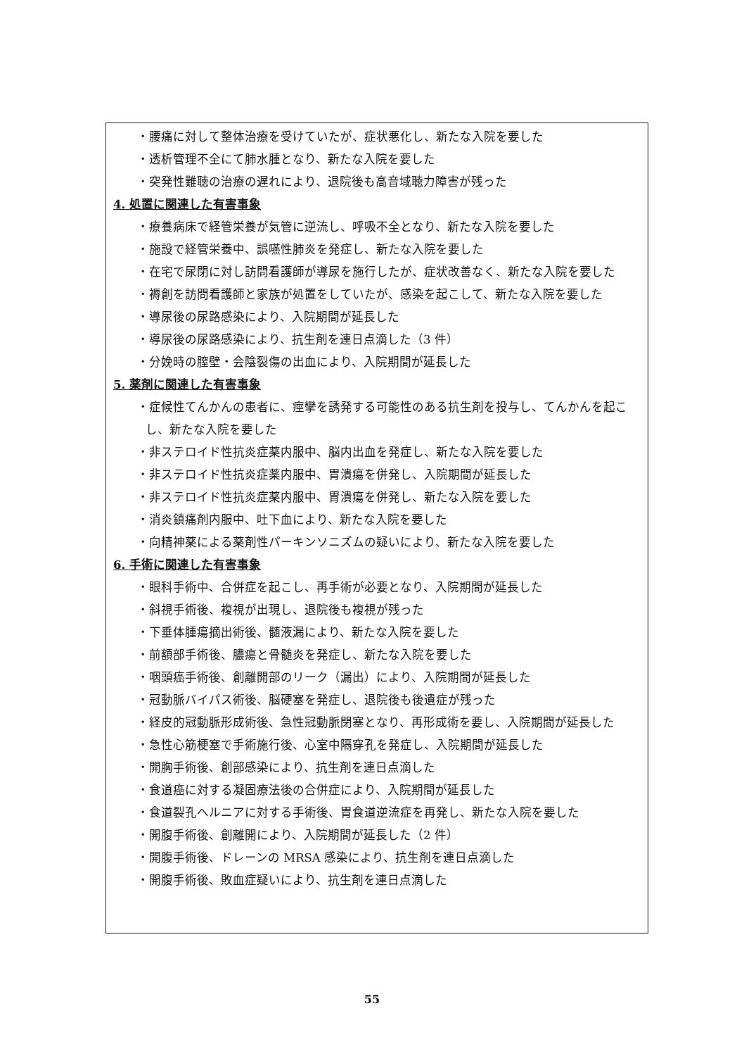・腰痛に対して整体治療を受けていたが、症状悪化し、新たな入院を要した
・透析管理不全にて肺水腫となり、新たな入院を要した
・突発性難聴の治療の遅れにより、退院後も高音域聴力障害が残った
4. 処置に関連した有害事象
・療養病床で経管栄養が気管に逆流し、呼吸不全となり、新たな入院を要した
・施設で経管栄養中、誤嚥性肺炎を発症し、新たな入院を要した
・在宅で尿閉に対し訪問看護師が導尿を施行したが、症状改善なく、新たな入院を要した
・褥創を訪問看護師と家族が処置をしていたが、感染を起こして、新たな入院を要した
・導尿後の尿路感染により、入院期間が延長した
・導尿後の尿路感染により、抗生剤を連日点滴した（3 件）
・分娩時の膣壁・会陰裂傷の出血により、入院期間が延長した
5. 薬剤に関連した有害事象
・症候性てんかんの患者に、痙攣を誘発する可能性のある抗生剤を投与し、てんかんを起こし、新たな入院を要した
・非ステロイド性抗炎症薬内服中、脳内出血を発症し、新たな入院を要した
・非ステロイド性抗炎症薬内服中、胃潰瘍を併発し、入院期間が延長した
・非ステロイド性抗炎症薬内服中、胃潰瘍を併発し、新たな入院を要した
・消炎鎮痛剤内服中、吐下血により、新たな入院を要した
・向精神薬による薬剤性パーキンソニズムの疑いにより、新たな入院を要した
6. 手術に関連した有害事象
・眼科手術中、合併症を起こし、再手術が必要となり、入院期間が延長した
・斜視手術後、複視が出現し、退院後も複視が残った
・下垂体腫瘍摘出術後、髄液漏により、新たな入院を要した
・前額部手術後、膿瘍と骨髄炎を発症し、新たな入院を要した
・咽頭癌手術後、創離開部のリーク（漏出）により、入院期間が延長した
・冠動脈バイパス術後、脳硬塞を発症し、退院後も後遺症が残った
・経皮的冠動脈形成術後、急性冠動脈閉塞となり、再形成術を要し、入院期間が延長した
・急性心筋梗塞で手術施行後、心室中隔穿孔を発症し、入院期間が延長した
・開胸手術後、創部感染により、抗生剤を連日点滴した
・食道癌に対する凝固療法後の合併症により、入院期間が延長した
・食道裂孔ヘルニアに対する手術後、胃食道逆流症を再発し、新たな入院を要した
・開腹手術後、創離開により、入院期間が延長した（2 件）
・開腹手術後、ドレーンの MRSA 感染により、抗生剤を連日点滴した
・開腹手術後、敗血症疑いにより、抗生剤を連日点滴した
55